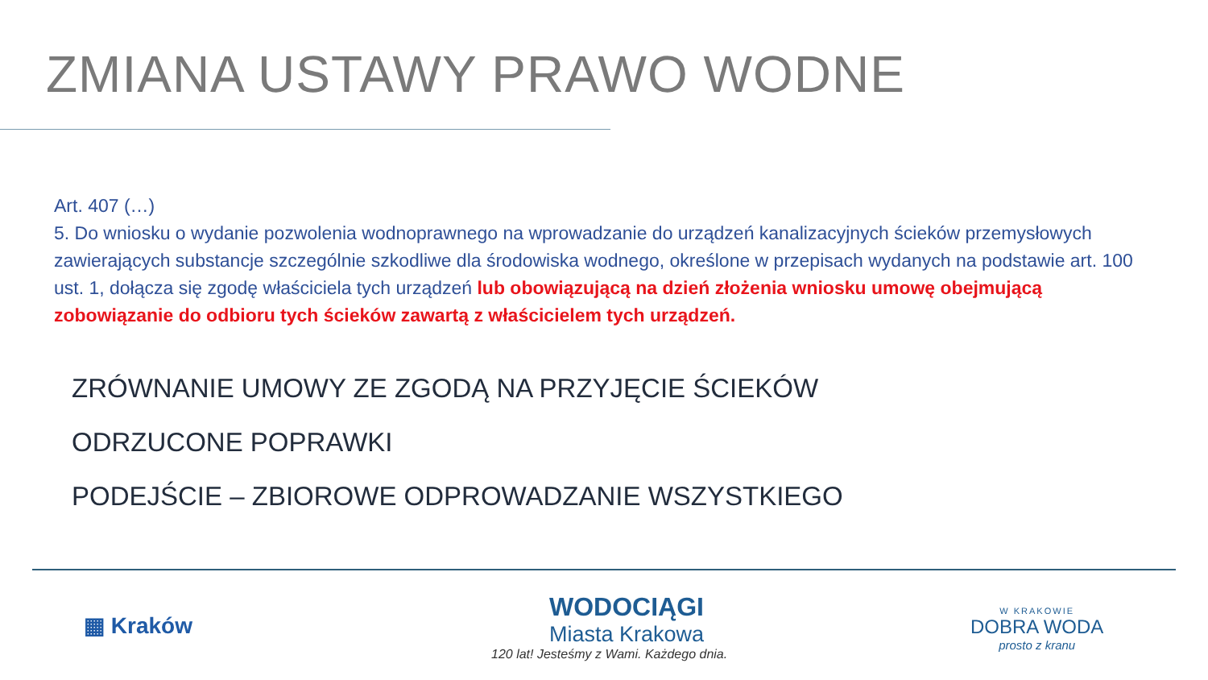ZMIANA USTAWY PRAWO WODNE
Art. 407 (…)
5. Do wniosku o wydanie pozwolenia wodnoprawnego na wprowadzanie do urządzeń kanalizacyjnych ścieków przemysłowych zawierających substancje szczególnie szkodliwe dla środowiska wodnego, określone w przepisach wydanych na podstawie art. 100 ust. 1, dołącza się zgodę właściciela tych urządzeń lub obowiązującą na dzień złożenia wniosku umowę obejmującą zobowiązanie do odbioru tych ścieków zawartą z właścicielem tych urządzeń.
ZRÓWNANIE UMOWY ZE ZGODĄ NA PRZYJĘCIE ŚCIEKÓW
ODRZUCONE POPRAWKI
PODEJŚCIE – ZBIOROWE ODPROWADZANIE WSZYSTKIEGO
▦ Kraków
WODOCIĄGI
Miasta Krakowa
120 lat! Jesteśmy z Wami. Każdego dnia.
W KRAKOWIE
DOBRA WODA
prosto z kranu